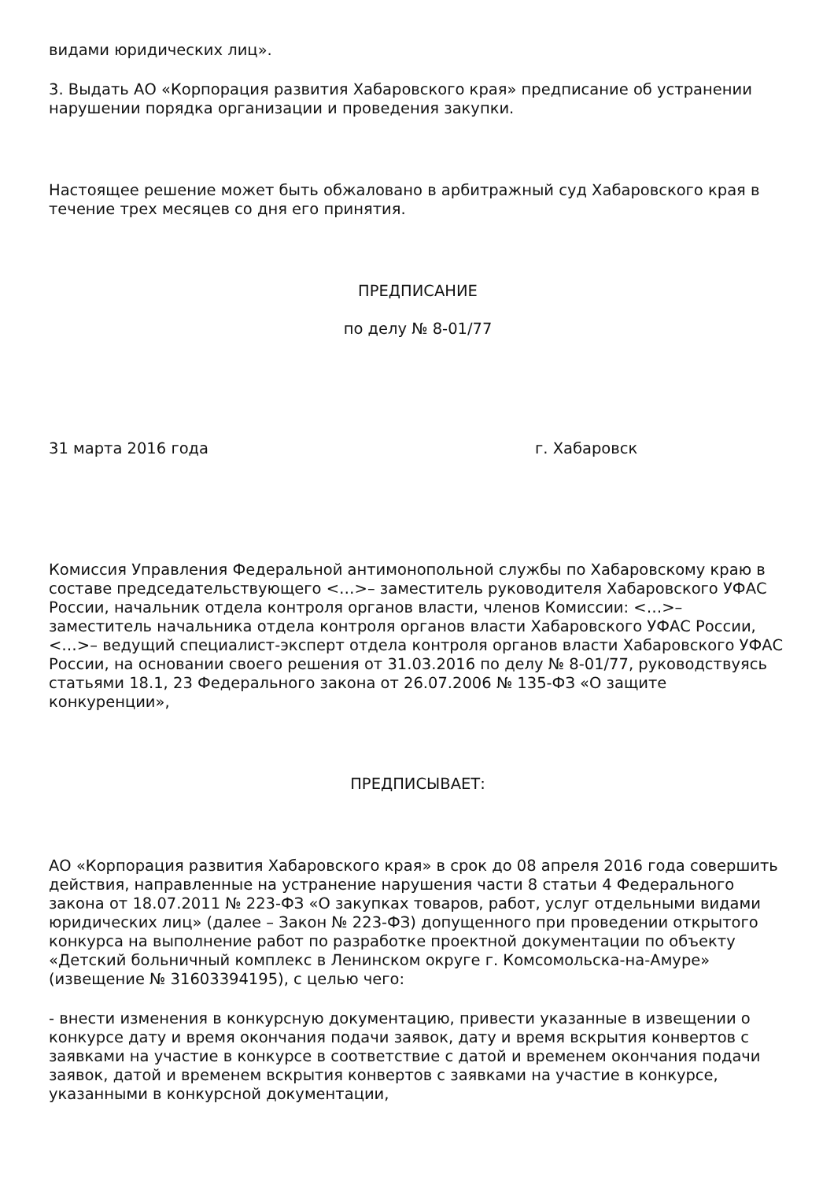видами юридических лиц».
3. Выдать АО «Корпорация развития Хабаровского края» предписание об устранении нарушении порядка организации и проведения закупки.
Настоящее решение может быть обжаловано в арбитражный суд Хабаровского края в течение трех месяцев со дня его принятия.
ПРЕДПИСАНИЕ
по делу № 8-01/77
31 марта 2016 года г. Хабаровск
Комиссия Управления Федеральной антимонопольной службы по Хабаровскому краю в составе председательствующего <…>– заместитель руководителя Хабаровского УФАС России, начальник отдела контроля органов власти, членов Комиссии: <…>– заместитель начальника отдела контроля органов власти Хабаровского УФАС России, <…>– ведущий специалист-эксперт отдела контроля органов власти Хабаровского УФАС России, на основании своего решения от 31.03.2016 по делу № 8-01/77, руководствуясь статьями 18.1, 23 Федерального закона от 26.07.2006 № 135-ФЗ «О защите конкуренции»,
ПРЕДПИСЫВАЕТ:
АО «Корпорация развития Хабаровского края» в срок до 08 апреля 2016 года совершить действия, направленные на устранение нарушения части 8 статьи 4 Федерального закона от 18.07.2011 № 223-ФЗ «О закупках товаров, работ, услуг отдельными видами юридических лиц» (далее – Закон № 223-ФЗ) допущенного при проведении открытого конкурса на выполнение работ по разработке проектной документации по объекту «Детский больничный комплекс в Ленинском округе г. Комсомольска-на-Амуре» (извещение № 31603394195), с целью чего:
- внести изменения в конкурсную документацию, привести указанные в извещении о конкурсе дату и время окончания подачи заявок, дату и время вскрытия конвертов с заявками на участие в конкурсе в соответствие с датой и временем окончания подачи заявок, датой и временем вскрытия конвертов с заявками на участие в конкурсе, указанными в конкурсной документации,